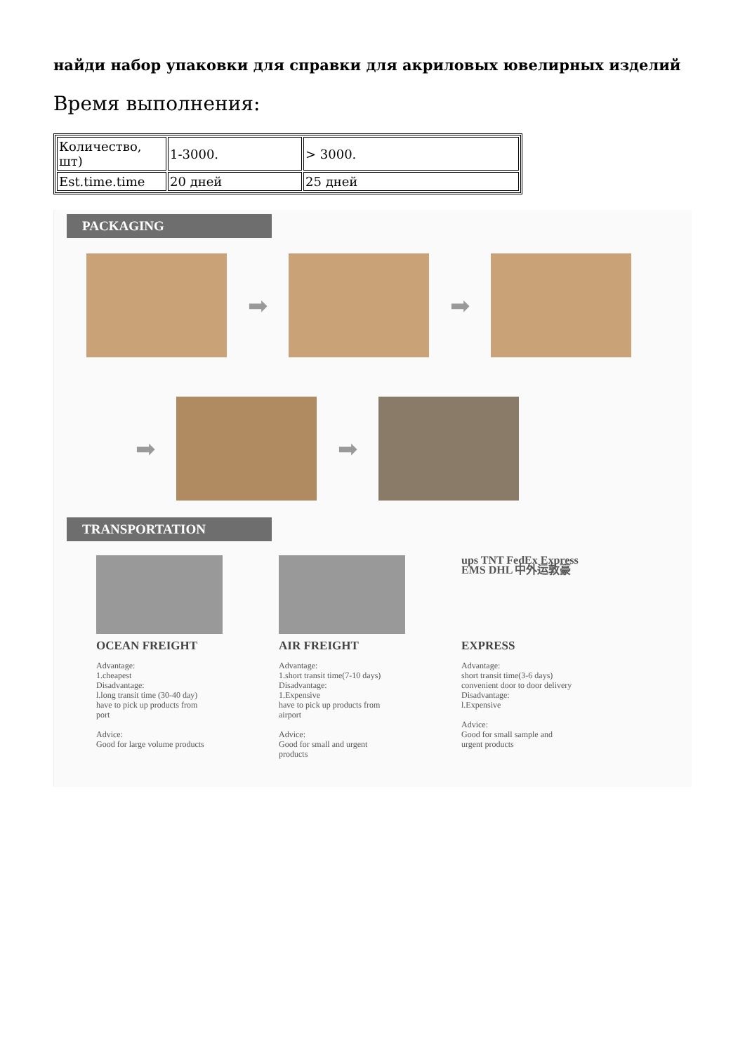найди набор упаковки для справки для акриловых ювелирных изделий
Время выполнения:
| Количество, шт) | 1-3000. | > 3000. |
| Est.time.time | 20 дней | 25 дней |
PACKAGING
➡ ➡
➡ ➡
TRANSPORTATION
OCEAN FREIGHT
Advantage:
1.cheapest
Disadvantage:
l.long transit time (30-40 day)
have to pick up products from
port
Advice:
Good for large volume products
AIR FREIGHT
Advantage:
1.short transit time(7-10 days)
Disadvantage:
1.Expensive
have to pick up products from
airport
Advice:
Good for small and urgent
products
ups TNT FedEx Express EMS DHL 中外运敦豪
EXPRESS
Advantage:
short transit time(3-6 days)
convenient door to door delivery
Disadvantage:
l.Expensive
Advice:
Good for small sample and
urgent products